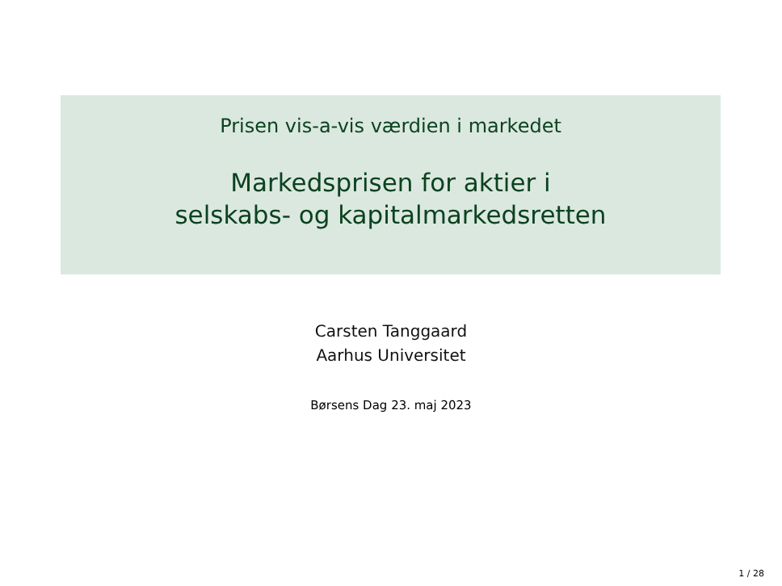Prisen vis-a-vis værdien i markedet
Markedsprisen for aktier i
selskabs- og kapitalmarkedsretten
Carsten Tanggaard
Aarhus Universitet
Børsens Dag 23. maj 2023
1 / 28